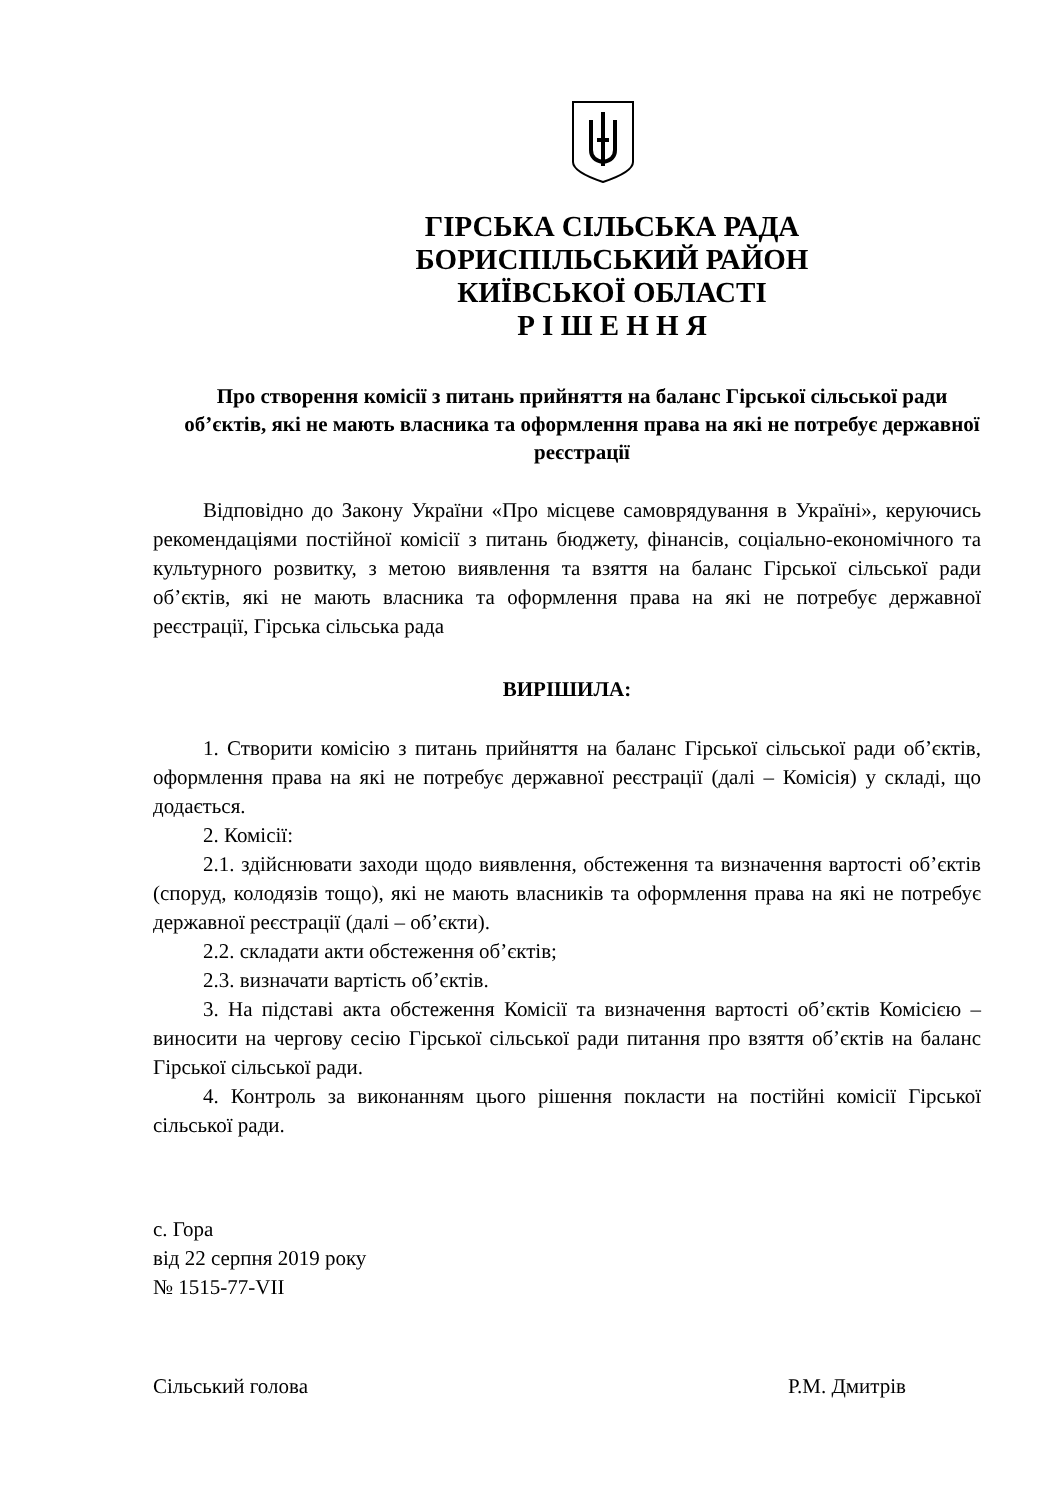ГІРСЬКА СІЛЬСЬКА РАДА
БОРИСПІЛЬСЬКИЙ РАЙОН
КИЇВСЬКОЇ ОБЛАСТІ
Р І Ш Е Н Н Я
Про створення комісії з питань прийняття на баланс Гірської сільської ради об’єктів, які не мають власника та оформлення права на які не потребує державної реєстрації
Відповідно до Закону України «Про місцеве самоврядування в Україні», керуючись рекомендаціями постійної комісії з питань бюджету, фінансів, соціально-економічного та культурного розвитку, з метою виявлення та взяття на баланс Гірської сільської ради об’єктів, які не мають власника та оформлення права на які не потребує державної реєстрації, Гірська сільська рада
ВИРІШИЛА:
1. Створити комісію з питань прийняття на баланс Гірської сільської ради об’єктів, оформлення права на які не потребує державної реєстрації (далі – Комісія) у складі, що додається.
2. Комісії:
2.1. здійснювати заходи щодо виявлення, обстеження та визначення вартості об’єктів (споруд, колодязів тощо), які не мають власників та оформлення права на які не потребує державної реєстрації (далі – об’єкти).
2.2. складати акти обстеження об’єктів;
2.3. визначати вартість об’єктів.
3. На підставі акта обстеження Комісії та визначення вартості об’єктів Комісією – виносити на чергову сесію Гірської сільської ради питання про взяття об’єктів на баланс Гірської сільської ради.
4. Контроль за виконанням цього рішення покласти на постійні комісії Гірської сільської ради.
с. Гора
від 22 серпня 2019 року
№ 1515-77-VII
Сільський голова Р.М. Дмитрів